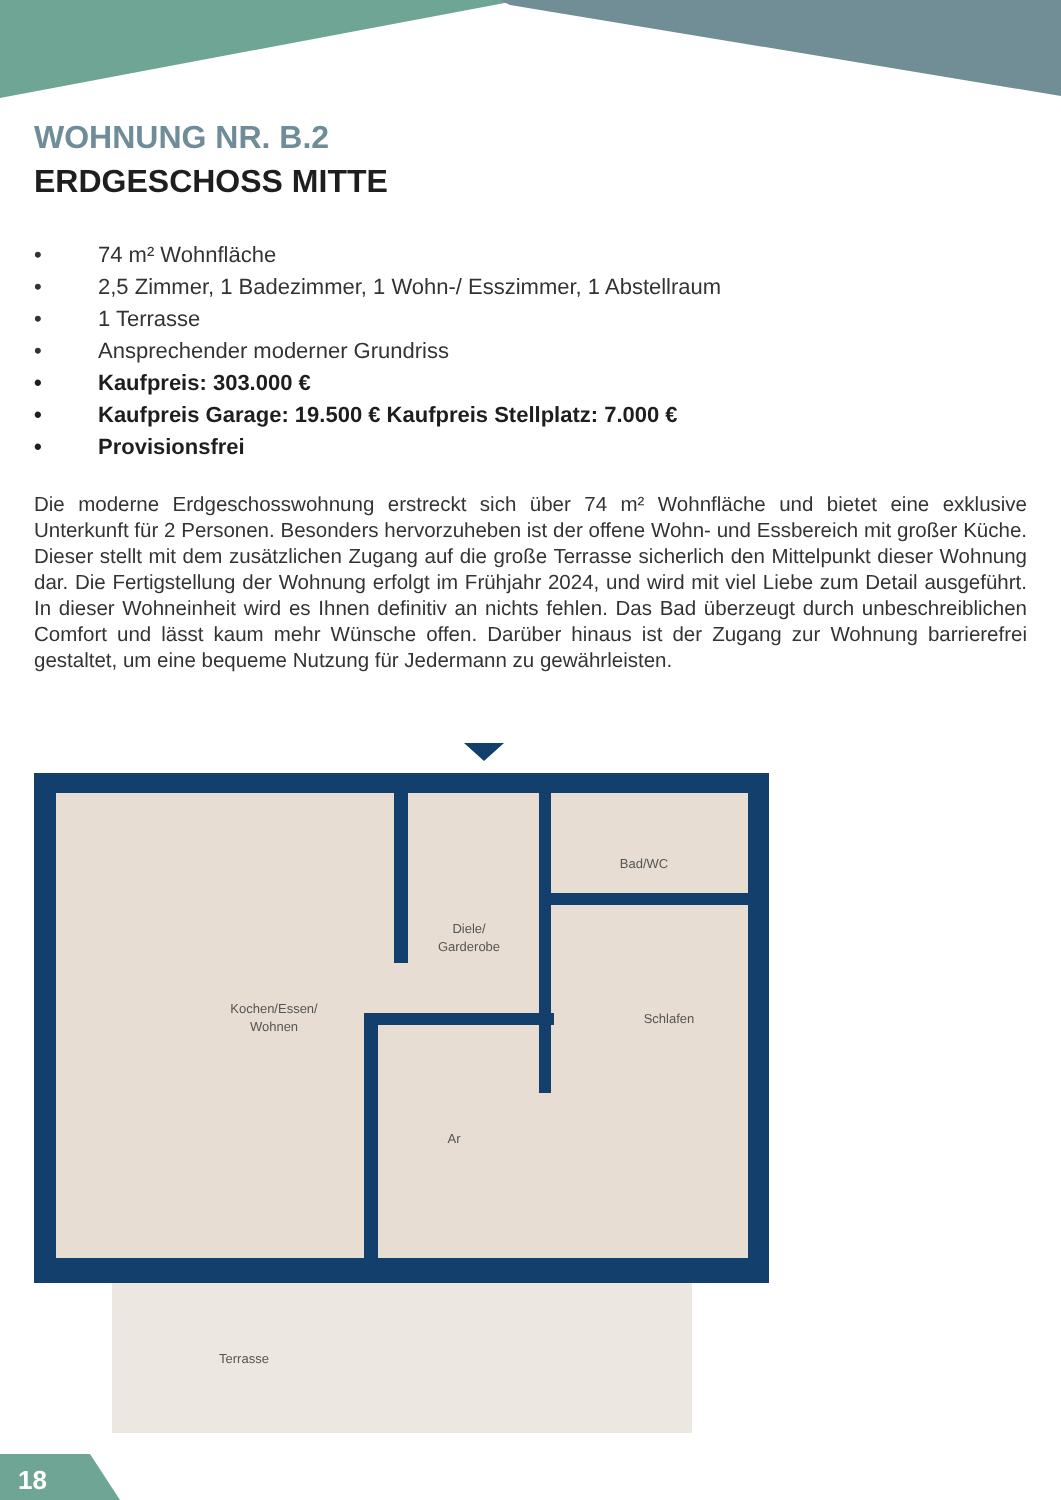WOHNUNG NR. B.2
ERDGESCHOSS MITTE
• 74 m² Wohnfläche
• 2,5 Zimmer, 1 Badezimmer, 1 Wohn-/ Esszimmer, 1 Abstellraum
• 1 Terrasse
• Ansprechender moderner Grundriss
• Kaufpreis: 303.000 €
• Kaufpreis Garage: 19.500 € Kaufpreis Stellplatz: 7.000 €
• Provisionsfrei
Die moderne Erdgeschosswohnung erstreckt sich über 74 m² Wohnfläche und bietet eine exklusive Unterkunft für 2 Personen. Besonders hervorzuheben ist der offene Wohn- und Essbereich mit großer Küche. Dieser stellt mit dem zusätzlichen Zugang auf die große Terrasse sicherlich den Mittelpunkt dieser Wohnung dar. Die Fertigstellung der Wohnung erfolgt im Frühjahr 2024, und wird mit viel Liebe zum Detail ausgeführt. In dieser Wohneinheit wird es Ihnen definitiv an nichts fehlen. Das Bad überzeugt durch unbeschreiblichen Comfort und lässt kaum mehr Wünsche offen. Darüber hinaus ist der Zugang zur Wohnung barrierefrei gestaltet, um eine bequeme Nutzung für Jedermann zu gewährleisten.
Kochen/Essen/
Wohnen
Diele/
Garderobe
Bad/WC
Schlafen
Ar
Terrasse
18